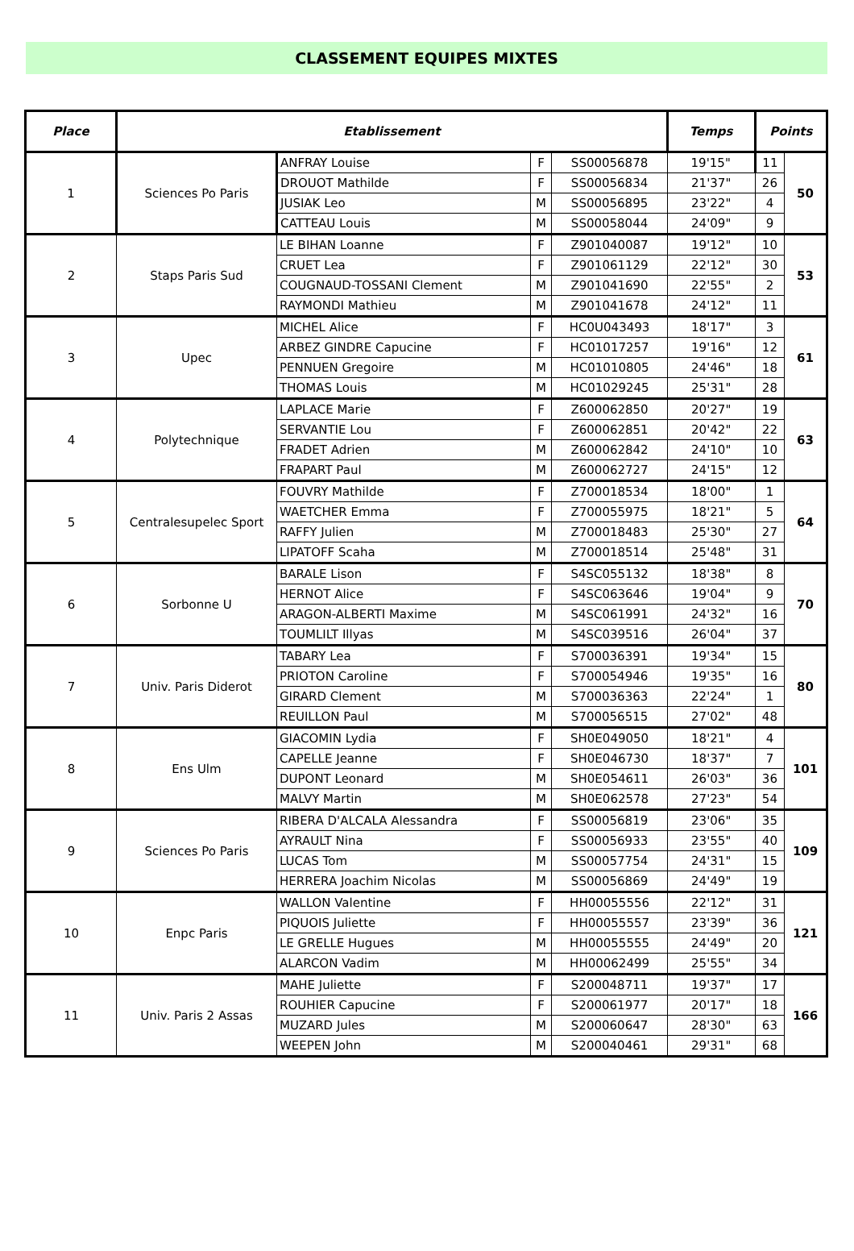CLASSEMENT EQUIPES MIXTES
| Place | Etablissement | | | | Temps | Points | |
| --- | --- | --- | --- | --- | --- | --- | --- |
| 1 | Sciences Po Paris | ANFRAY Louise | F | SS00056878 | 19'15" | 11 | 50 |
| | | DROUOT Mathilde | F | SS00056834 | 21'37" | 26 | |
| | | JUSIAK Leo | M | SS00056895 | 23'22" | 4 | |
| | | CATTEAU Louis | M | SS00058044 | 24'09" | 9 | |
| 2 | Staps Paris Sud | LE BIHAN Loanne | F | Z901040087 | 19'12" | 10 | 53 |
| | | CRUET Lea | F | Z901061129 | 22'12" | 30 | |
| | | COUGNAUD-TOSSANI Clement | M | Z901041690 | 22'55" | 2 | |
| | | RAYMONDI Mathieu | M | Z901041678 | 24'12" | 11 | |
| 3 | Upec | MICHEL Alice | F | HC0U043493 | 18'17" | 3 | 61 |
| | | ARBEZ GINDRE Capucine | F | HC01017257 | 19'16" | 12 | |
| | | PENNUEN Gregoire | M | HC01010805 | 24'46" | 18 | |
| | | THOMAS Louis | M | HC01029245 | 25'31" | 28 | |
| 4 | Polytechnique | LAPLACE Marie | F | Z600062850 | 20'27" | 19 | 63 |
| | | SERVANTIE Lou | F | Z600062851 | 20'42" | 22 | |
| | | FRADET Adrien | M | Z600062842 | 24'10" | 10 | |
| | | FRAPART Paul | M | Z600062727 | 24'15" | 12 | |
| 5 | Centralesupelec Sport | FOUVRY Mathilde | F | Z700018534 | 18'00" | 1 | 64 |
| | | WAETCHER Emma | F | Z700055975 | 18'21" | 5 | |
| | | RAFFY Julien | M | Z700018483 | 25'30" | 27 | |
| | | LIPATOFF Scaha | M | Z700018514 | 25'48" | 31 | |
| 6 | Sorbonne U | BARALE Lison | F | S4SC055132 | 18'38" | 8 | 70 |
| | | HERNOT Alice | F | S4SC063646 | 19'04" | 9 | |
| | | ARAGON-ALBERTI Maxime | M | S4SC061991 | 24'32" | 16 | |
| | | TOUMLILT Illyas | M | S4SC039516 | 26'04" | 37 | |
| 7 | Univ. Paris Diderot | TABARY Lea | F | S700036391 | 19'34" | 15 | 80 |
| | | PRIOTON Caroline | F | S700054946 | 19'35" | 16 | |
| | | GIRARD Clement | M | S700036363 | 22'24" | 1 | |
| | | REUILLON Paul | M | S700056515 | 27'02" | 48 | |
| 8 | Ens Ulm | GIACOMIN Lydia | F | SH0E049050 | 18'21" | 4 | 101 |
| | | CAPELLE Jeanne | F | SH0E046730 | 18'37" | 7 | |
| | | DUPONT Leonard | M | SH0E054611 | 26'03" | 36 | |
| | | MALVY Martin | M | SH0E062578 | 27'23" | 54 | |
| 9 | Sciences Po Paris | RIBERA D'ALCALA Alessandra | F | SS00056819 | 23'06" | 35 | 109 |
| | | AYRAULT Nina | F | SS00056933 | 23'55" | 40 | |
| | | LUCAS Tom | M | SS00057754 | 24'31" | 15 | |
| | | HERRERA Joachim Nicolas | M | SS00056869 | 24'49" | 19 | |
| 10 | Enpc Paris | WALLON Valentine | F | HH00055556 | 22'12" | 31 | 121 |
| | | PIQUOIS Juliette | F | HH00055557 | 23'39" | 36 | |
| | | LE GRELLE Hugues | M | HH00055555 | 24'49" | 20 | |
| | | ALARCON Vadim | M | HH00062499 | 25'55" | 34 | |
| 11 | Univ. Paris 2 Assas | MAHE Juliette | F | S200048711 | 19'37" | 17 | 166 |
| | | ROUHIER Capucine | F | S200061977 | 20'17" | 18 | |
| | | MUZARD Jules | M | S200060647 | 28'30" | 63 | |
| | | WEEPEN John | M | S200040461 | 29'31" | 68 | |